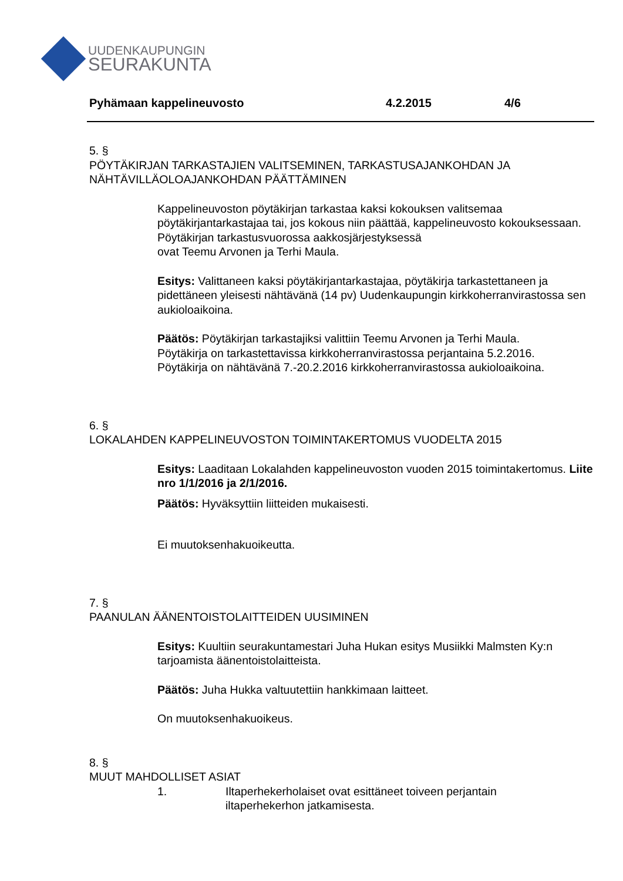UUDENKAUPUNGIN
SEURAKUNTA
Pyhämaan kappelineuvosto 4.2.2015 4/6
5. §
PÖYTÄKIRJAN TARKASTAJIEN VALITSEMINEN, TARKASTUSAJANKOHDAN JA NÄHTÄVILLÄOLOAJANKOHDAN PÄÄTTÄMINEN
Kappelineuvoston pöytäkirjan tarkastaa kaksi kokouksen valitsemaa pöytäkirjantarkastajaa tai, jos kokous niin päättää, kappelineuvosto kokouksessaan.
Pöytäkirjan tarkastusvuorossa aakkosjärjestyksessä
ovat Teemu Arvonen ja Terhi Maula.
Esitys: Valittaneen kaksi pöytäkirjantarkastajaa, pöytäkirja tarkastettaneen ja pidettäneen yleisesti nähtävänä (14 pv) Uudenkaupungin kirkkoherranvirastossa sen aukioloaikoina.
Päätös: Pöytäkirjan tarkastajiksi valittiin Teemu Arvonen ja Terhi Maula.
Pöytäkirja on tarkastettavissa kirkkoherranvirastossa perjantaina 5.2.2016.
Pöytäkirja on nähtävänä 7.-20.2.2016 kirkkoherranvirastossa aukioloaikoina.
6. §
LOKALAHDEN KAPPELINEUVOSTON TOIMINTAKERTOMUS VUODELTA 2015
Esitys: Laaditaan Lokalahden kappelineuvoston vuoden 2015 toimintakertomus. Liite nro 1/1/2016 ja 2/1/2016.
Päätös: Hyväksyttiin liitteiden mukaisesti.
Ei muutoksenhakuoikeutta.
7. §
PAANULAN ÄÄNENTOISTOLAITTEIDEN UUSIMINEN
Esitys: Kuultiin seurakuntamestari Juha Hukan esitys Musiikki Malmsten Ky:n tarjoamista äänentoistolaitteista.
Päätös: Juha Hukka valtuutettiin hankkimaan laitteet.
On muutoksenhakuoikeus.
8. §
MUUT MAHDOLLISET ASIAT
1. Iltaperhekerholaiset ovat esittäneet toiveen perjantain
iltaperhekerhon jatkamisesta.